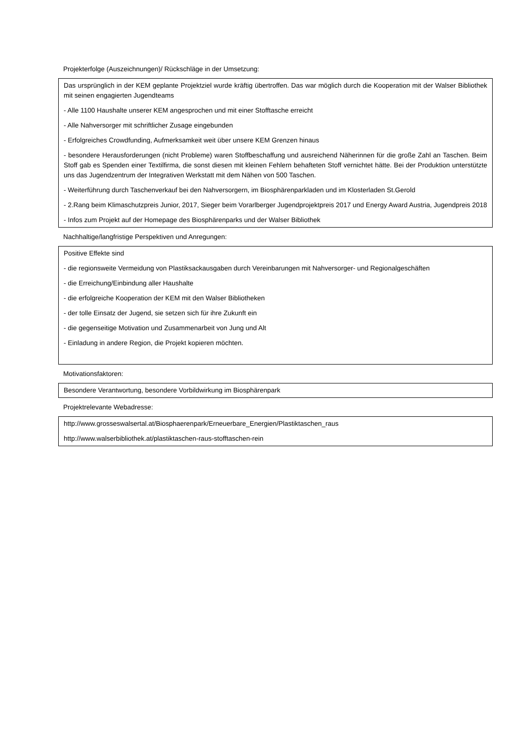Projekterfolge (Auszeichnungen)/ Rückschläge in der Umsetzung:
Das ursprünglich in der KEM geplante Projektziel wurde kräftig übertroffen. Das war möglich durch die Kooperation mit der Walser Bibliothek mit seinen engagierten Jugendteams
- Alle 1100 Haushalte unserer KEM angesprochen und mit einer Stofftasche erreicht
- Alle Nahversorger mit schriftlicher Zusage eingebunden
- Erfolgreiches Crowdfunding, Aufmerksamkeit weit über unsere KEM Grenzen hinaus
- besondere Herausforderungen (nicht Probleme) waren Stoffbeschaffung und ausreichend Näherinnen für die große Zahl an Taschen. Beim Stoff gab es Spenden einer Textilfirma, die sonst diesen mit kleinen Fehlern behafteten Stoff vernichtet hätte. Bei der Produktion unterstützte uns das Jugendzentrum der Integrativen Werkstatt mit dem Nähen von 500 Taschen.
- Weiterführung durch Taschenverkauf bei den Nahversorgern, im Biosphärenparkladen und im Klosterladen St.Gerold
- 2.Rang beim Klimaschutzpreis Junior, 2017, Sieger beim Vorarlberger Jugendprojektpreis 2017 und Energy Award Austria, Jugendpreis 2018
- Infos zum Projekt auf der Homepage des Biosphärenparks und der Walser Bibliothek
Nachhaltige/langfristige Perspektiven und Anregungen:
Positive Effekte sind
- die regionsweite Vermeidung von Plastiksackausgaben durch Vereinbarungen mit Nahversorger- und Regionalgeschäften
- die Erreichung/Einbindung aller Haushalte
- die erfolgreiche Kooperation der KEM mit den Walser Bibliotheken
- der tolle Einsatz der Jugend, sie setzen sich für ihre Zukunft ein
- die gegenseitige Motivation und Zusammenarbeit von Jung und Alt
- Einladung in andere Region, die Projekt kopieren möchten.
Motivationsfaktoren:
Besondere Verantwortung, besondere Vorbildwirkung im Biosphärenpark
Projektrelevante Webadresse:
http://www.grosseswalsertal.at/Biosphaerenpark/Erneuerbare_Energien/Plastiktaschen_raus
http://www.walserbibliothek.at/plastiktaschen-raus-stofftaschen-rein